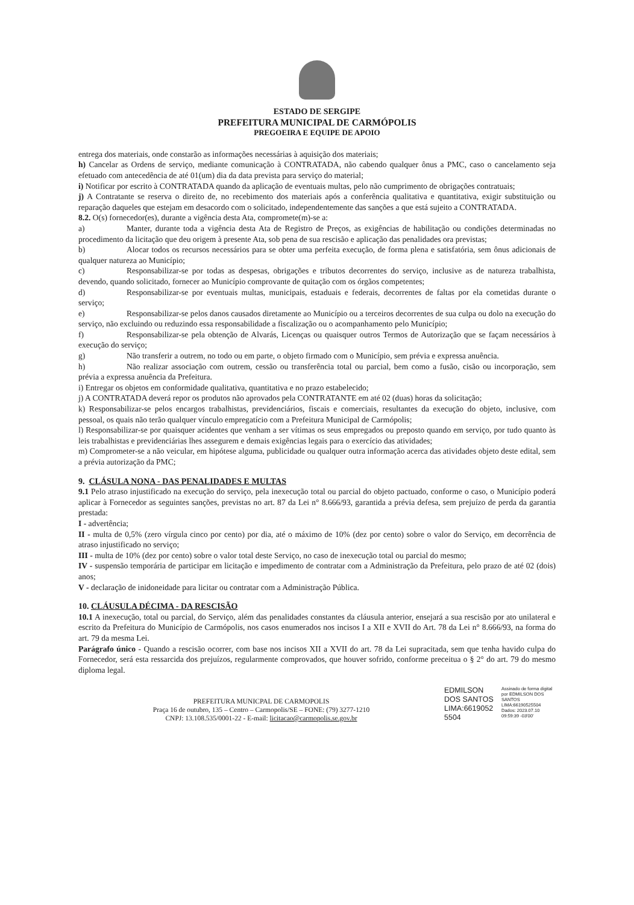ESTADO DE SERGIPE
PREFEITURA MUNICIPAL DE CARMÓPOLIS
PREGOEIRA E EQUIPE DE APOIO
entrega dos materiais, onde constarão as informações necessárias à aquisição dos materiais;
h) Cancelar as Ordens de serviço, mediante comunicação à CONTRATADA, não cabendo qualquer ônus a PMC, caso o cancelamento seja efetuado com antecedência de até 01(um) dia da data prevista para serviço do material;
i) Notificar por escrito à CONTRATADA quando da aplicação de eventuais multas, pelo não cumprimento de obrigações contratuais;
j) A Contratante se reserva o direito de, no recebimento dos materiais após a conferência qualitativa e quantitativa, exigir substituição ou reparação daqueles que estejam em desacordo com o solicitado, independentemente das sanções a que está sujeito a CONTRATADA.
8.2. O(s) fornecedor(es), durante a vigência desta Ata, compromete(m)-se a:
a) Manter, durante toda a vigência desta Ata de Registro de Preços, as exigências de habilitação ou condições determinadas no procedimento da licitação que deu origem à presente Ata, sob pena de sua rescisão e aplicação das penalidades ora previstas;
b) Alocar todos os recursos necessários para se obter uma perfeita execução, de forma plena e satisfatória, sem ônus adicionais de qualquer natureza ao Município;
c) Responsabilizar-se por todas as despesas, obrigações e tributos decorrentes do serviço, inclusive as de natureza trabalhista, devendo, quando solicitado, fornecer ao Município comprovante de quitação com os órgãos competentes;
d) Responsabilizar-se por eventuais multas, municipais, estaduais e federais, decorrentes de faltas por ela cometidas durante o serviço;
e) Responsabilizar-se pelos danos causados diretamente ao Município ou a terceiros decorrentes de sua culpa ou dolo na execução do serviço, não excluindo ou reduzindo essa responsabilidade a fiscalização ou o acompanhamento pelo Município;
f) Responsabilizar-se pela obtenção de Alvarás, Licenças ou quaisquer outros Termos de Autorização que se façam necessários à execução do serviço;
g) Não transferir a outrem, no todo ou em parte, o objeto firmado com o Município, sem prévia e expressa anuência.
h) Não realizar associação com outrem, cessão ou transferência total ou parcial, bem como a fusão, cisão ou incorporação, sem prévia a expressa anuência da Prefeitura.
i) Entregar os objetos em conformidade qualitativa, quantitativa e no prazo estabelecido;
j) A CONTRATADA deverá repor os produtos não aprovados pela CONTRATANTE em até 02 (duas) horas da solicitação;
k) Responsabilizar-se pelos encargos trabalhistas, previdenciários, fiscais e comerciais, resultantes da execução do objeto, inclusive, com pessoal, os quais não terão qualquer vínculo empregatício com a Prefeitura Municipal de Carmópolis;
l) Responsabilizar-se por quaisquer acidentes que venham a ser vítimas os seus empregados ou preposto quando em serviço, por tudo quanto às leis trabalhistas e previdenciárias lhes assegurem e demais exigências legais para o exercício das atividades;
m) Comprometer-se a não veicular, em hipótese alguma, publicidade ou qualquer outra informação acerca das atividades objeto deste edital, sem a prévia autorização da PMC;
9. CLÁSULA NONA - DAS PENALIDADES E MULTAS
9.1 Pelo atraso injustificado na execução do serviço, pela inexecução total ou parcial do objeto pactuado, conforme o caso, o Município poderá aplicar à Fornecedor as seguintes sanções, previstas no art. 87 da Lei n° 8.666/93, garantida a prévia defesa, sem prejuízo de perda da garantia prestada:
I - advertência;
II - multa de 0,5% (zero vírgula cinco por cento) por dia, até o máximo de 10% (dez por cento) sobre o valor do Serviço, em decorrência de atraso injustificado no serviço;
III - multa de 10% (dez por cento) sobre o valor total deste Serviço, no caso de inexecução total ou parcial do mesmo;
IV - suspensão temporária de participar em licitação e impedimento de contratar com a Administração da Prefeitura, pelo prazo de até 02 (dois) anos;
V - declaração de inidoneidade para licitar ou contratar com a Administração Pública.
10. CLÁUSULA DÉCIMA - DA RESCISÃO
10.1 A inexecução, total ou parcial, do Serviço, além das penalidades constantes da cláusula anterior, ensejará a sua rescisão por ato unilateral e escrito da Prefeitura do Município de Carmópolis, nos casos enumerados nos incisos I a XII e XVII do Art. 78 da Lei n° 8.666/93, na forma do art. 79 da mesma Lei.
Parágrafo único - Quando a rescisão ocorrer, com base nos incisos XII a XVII do art. 78 da Lei supracitada, sem que tenha havido culpa do Fornecedor, será esta ressarcida dos prejuízos, regularmente comprovados, que houver sofrido, conforme preceitua o § 2° do art. 79 do mesmo diploma legal.
PREFEITURA MUNICPAL DE CARMOPOLIS
Praça 16 de outubro, 135 – Centro – Carmopolis/SE – FONE: (79) 3277-1210
CNPJ: 13.108.535/0001-22 - E-mail: licitacao@carmopolis.se.gov.br
EDMILSON DOS SANTOS LIMA:6619052 5504
Assinado de forma digital por EDMILSON DOS SANTOS LIMA:66190525504 Dados: 2023.07.10 09:59:39 -03'00'